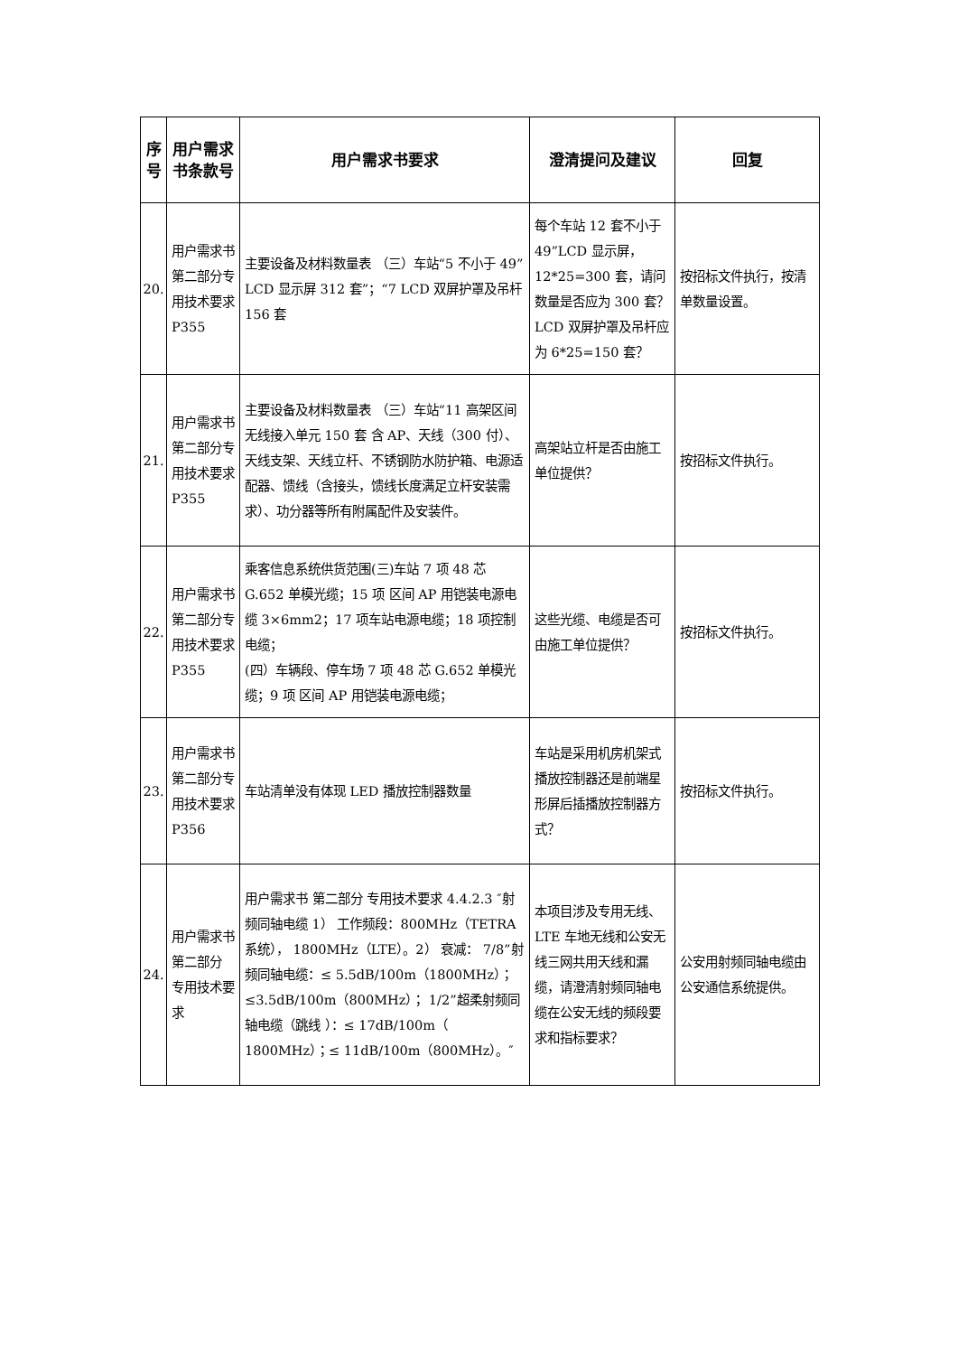| 序号 | 用户需求书条款号 | 用户需求书要求 | 澄清提问及建议 | 回复 |
| --- | --- | --- | --- | --- |
| 20. | 用户需求书第二部分专用技术要求 P355 | 主要设备及材料数量表 （三）车站“5 不小于 49”LCD 显示屏 312 套”；“7 LCD 双屏护罩及吊杆 156 套 | 每个车站 12 套不小于 49”LCD 显示屏，12*25=300 套，请问数量是否应为 300 套？LCD 双屏护罩及吊杆应为 6*25=150 套？ | 按招标文件执行，按清单数量设置。 |
| 21. | 用户需求书第二部分专用技术要求 P355 | 主要设备及材料数量表 （三）车站“11 高架区间无线接入单元 150 套 含 AP、天线（300 付）、天线支架、天线立杆、不锈钢防水防护箱、电源适配器、馈线（含接头，馈线长度满足立杆安装需求）、功分器等所有附属配件及安装件。 | 高架站立杆是否由施工单位提供？ | 按招标文件执行。 |
| 22. | 用户需求书第二部分专用技术要求 P355 | 乘客信息系统供货范围(三)车站 7 项 48 芯 G.652 单模光缆；15 项 区间 AP 用铠装电源电缆 3×6mm2；17 项车站电源电缆；18 项控制电缆； (四）车辆段、停车场 7 项 48 芯 G.652 单模光缆；9 项 区间 AP 用铠装电源电缆； | 这些光缆、电缆是否可由施工单位提供？ | 按招标文件执行。 |
| 23. | 用户需求书第二部分专用技术要求 P356 | 车站清单没有体现 LED 播放控制器数量 | 车站是采用机房机架式播放控制器还是前端星形屏后插播放控制器方式？ | 按招标文件执行。 |
| 24. | 用户需求书 第二部分 专用技术要求 | 用户需求书 第二部分 专用技术要求 4.4.2.3 ″射频同轴电缆 1） 工作频段：800MHz（TETRA 系统）， 1800MHz（LTE）。2） 衰减： 7/8”射频同轴电缆：≤ 5.5dB/100m（1800MHz）；≤3.5dB/100m（800MHz）； 1/2”超柔射频同轴电缆（跳线 ）：≤ 17dB/100m（ 1800MHz）；≤ 11dB/100m（800MHz）。″ | 本项目涉及专用无线、LTE 车地无线和公安无线三网共用天线和漏缆，请澄清射频同轴电缆在公安无线的频段要求和指标要求？ | 公安用射频同轴电缆由公安通信系统提供。 |